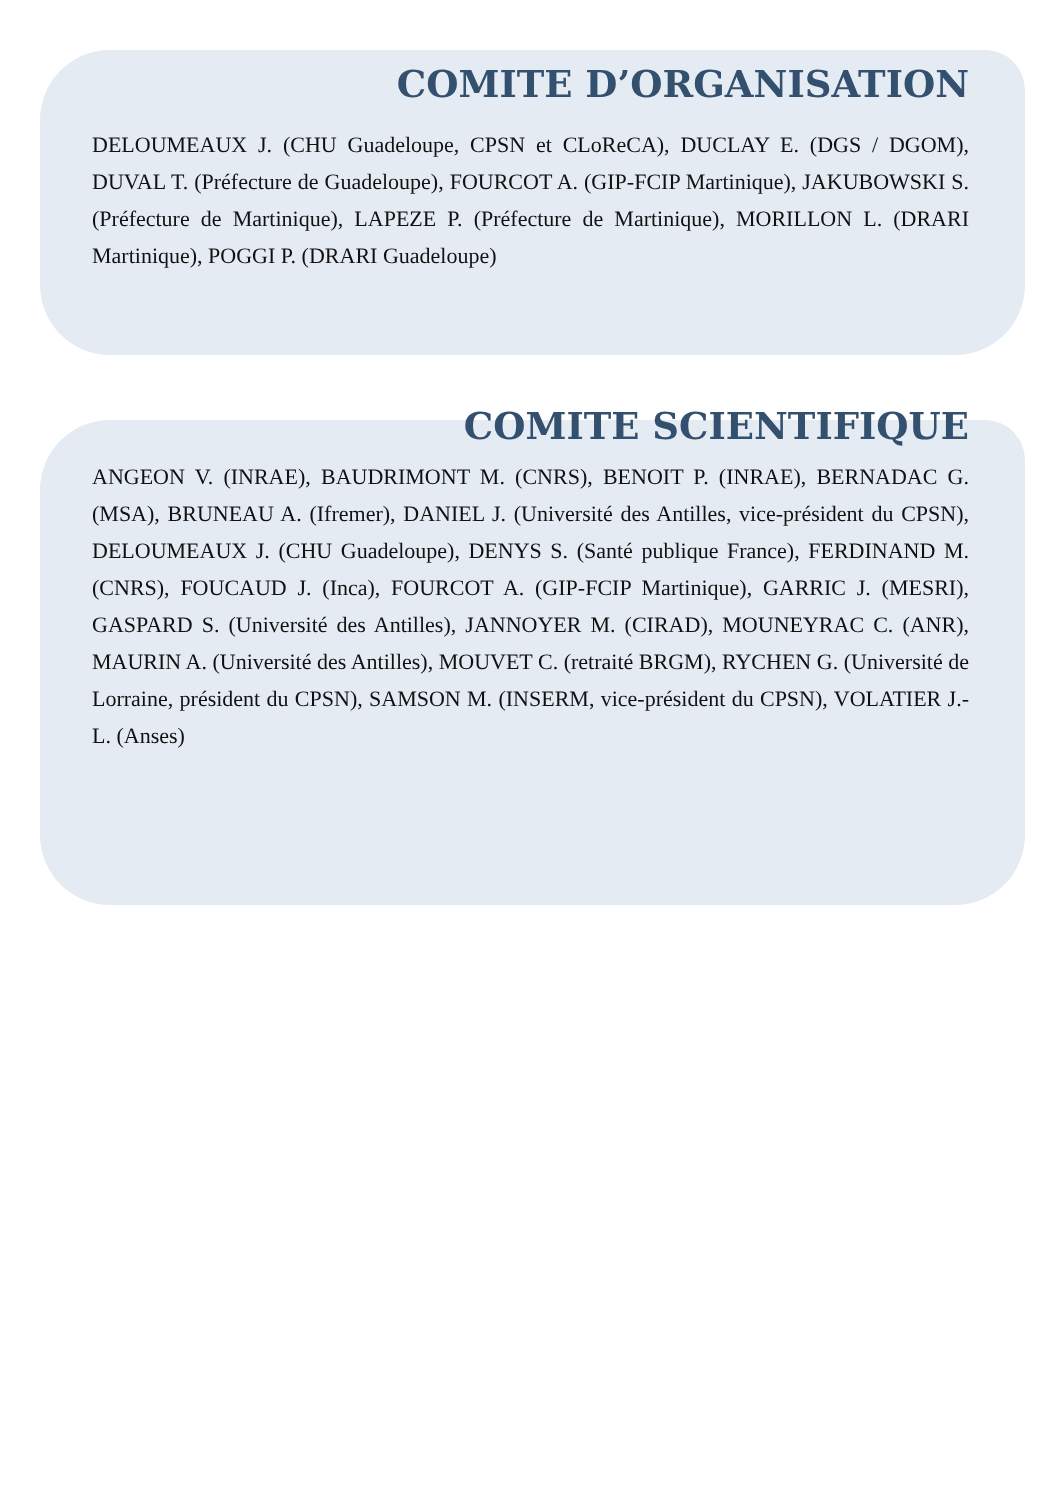COMITE D’ORGANISATION
DELOUMEAUX J. (CHU Guadeloupe, CPSN et CLoReCA), DUCLAY E. (DGS / DGOM), DUVAL T. (Préfecture de Guadeloupe), FOURCOT A. (GIP-FCIP Martinique), JAKUBOWSKI S. (Préfecture de Martinique), LAPEZE P. (Préfecture de Martinique), MORILLON L. (DRARI Martinique), POGGI P. (DRARI Guadeloupe)
COMITE SCIENTIFIQUE
ANGEON V. (INRAE), BAUDRIMONT M. (CNRS), BENOIT P. (INRAE), BERNADAC G. (MSA), BRUNEAU A. (Ifremer), DANIEL J. (Université des Antilles, vice-président du CPSN), DELOUMEAUX J. (CHU Guadeloupe), DENYS S. (Santé publique France), FERDINAND M. (CNRS), FOUCAUD J. (Inca), FOURCOT A. (GIP-FCIP Martinique), GARRIC J. (MESRI), GASPARD S. (Université des Antilles), JANNOYER M. (CIRAD), MOUNEYRAC C. (ANR), MAURIN A. (Université des Antilles), MOUVET C. (retraité BRGM), RYCHEN G. (Université de Lorraine, président du CPSN), SAMSON M. (INSERM, vice-président du CPSN), VOLATIER J.-L. (Anses)